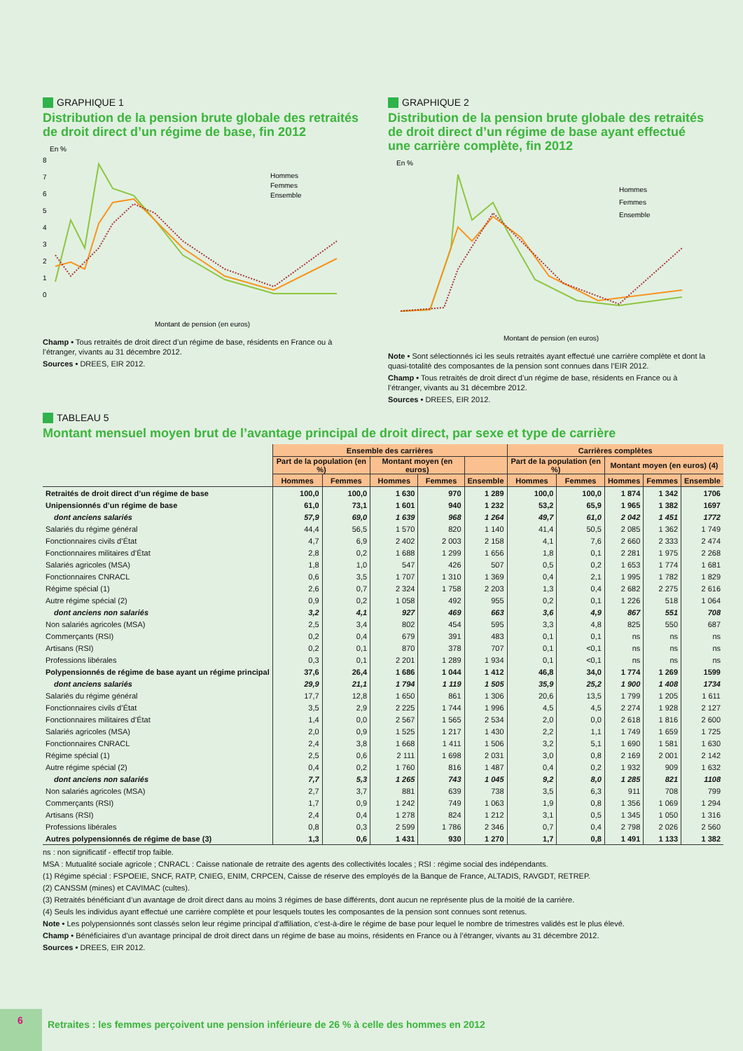GRAPHIQUE 1
Distribution de la pension brute globale des retraités de droit direct d’un régime de base, fin 2012
En %
8
7
6
5
4
3
2
1
0
Hommes
Femmes
Ensemble
Montant de pension (en euros)
Champ • Tous retraités de droit direct d’un régime de base, résidents en France ou à l’étranger, vivants au 31 décembre 2012.
Sources • DREES, EIR 2012.
GRAPHIQUE 2
Distribution de la pension brute globale des retraités de droit direct d’un régime de base ayant effectué une carrière complète, fin 2012
En %
Hommes
Femmes
Ensemble
Montant de pension (en euros)
Note • Sont sélectionnés ici les seuls retraités ayant effectué une carrière complète et dont la quasi-totalité des composantes de la pension sont connues dans l’EIR 2012.
Champ • Tous retraités de droit direct d’un régime de base, résidents en France ou à l’étranger, vivants au 31 décembre 2012.
Sources • DREES, EIR 2012.
TABLEAU 5
Montant mensuel moyen brut de l’avantage principal de droit direct, par sexe et type de carrière
| | Ensemble des carrières | | | | | Carrières complètes | | | | |
| | Part de la population (en %) | | Montant moyen (en euros) | | | Part de la population (en %) | | Montant moyen (en euros) (4) | | |
| | Hommes | Femmes | Hommes | Femmes | Ensemble | Hommes | Femmes | Hommes | Femmes | Ensemble |
| Retraités de droit direct d’un régime de base | 100,0 | 100,0 | 1 630 | 970 | 1 289 | 100,0 | 100,0 | 1 874 | 1 342 | 1706 |
| Unipensionnés d’un régime de base | 61,0 | 73,1 | 1 601 | 940 | 1 232 | 53,2 | 65,9 | 1 965 | 1 382 | 1697 |
| dont anciens salariés | 57,9 | 69,0 | 1 639 | 968 | 1 264 | 49,7 | 61,0 | 2 042 | 1 451 | 1772 |
| Salariés du régime général | 44,4 | 56,5 | 1 570 | 820 | 1 140 | 41,4 | 50,5 | 2 085 | 1 362 | 1 749 |
| Fonctionnaires civils d’État | 4,7 | 6,9 | 2 402 | 2 003 | 2 158 | 4,1 | 7,6 | 2 660 | 2 333 | 2 474 |
| Fonctionnaires militaires d’État | 2,8 | 0,2 | 1 688 | 1 299 | 1 656 | 1,8 | 0,1 | 2 281 | 1 975 | 2 268 |
| Salariés agricoles (MSA) | 1,8 | 1,0 | 547 | 426 | 507 | 0,5 | 0,2 | 1 653 | 1 774 | 1 681 |
| Fonctionnaires CNRACL | 0,6 | 3,5 | 1 707 | 1 310 | 1 369 | 0,4 | 2,1 | 1 995 | 1 782 | 1 829 |
| Régime spécial (1) | 2,6 | 0,7 | 2 324 | 1 758 | 2 203 | 1,3 | 0,4 | 2 682 | 2 275 | 2 616 |
| Autre régime spécial (2) | 0,9 | 0,2 | 1 058 | 492 | 955 | 0,2 | 0,1 | 1 226 | 518 | 1 064 |
| dont anciens non salariés | 3,2 | 4,1 | 927 | 469 | 663 | 3,6 | 4,9 | 867 | 551 | 708 |
| Non salariés agricoles (MSA) | 2,5 | 3,4 | 802 | 454 | 595 | 3,3 | 4,8 | 825 | 550 | 687 |
| Commerçants (RSI) | 0,2 | 0,4 | 679 | 391 | 483 | 0,1 | 0,1 | ns | ns | ns |
| Artisans (RSI) | 0,2 | 0,1 | 870 | 378 | 707 | 0,1 | <0,1 | ns | ns | ns |
| Professions libérales | 0,3 | 0,1 | 2 201 | 1 289 | 1 934 | 0,1 | <0,1 | ns | ns | ns |
| Polypensionnés de régime de base ayant un régime principal | 37,6 | 26,4 | 1 686 | 1 044 | 1 412 | 46,8 | 34,0 | 1 774 | 1 269 | 1599 |
| dont anciens salariés | 29,9 | 21,1 | 1 794 | 1 119 | 1 505 | 35,9 | 25,2 | 1 900 | 1 408 | 1734 |
| Salariés du régime général | 17,7 | 12,8 | 1 650 | 861 | 1 306 | 20,6 | 13,5 | 1 799 | 1 205 | 1 611 |
| Fonctionnaires civils d’État | 3,5 | 2,9 | 2 225 | 1 744 | 1 996 | 4,5 | 4,5 | 2 274 | 1 928 | 2 127 |
| Fonctionnaires militaires d’État | 1,4 | 0,0 | 2 567 | 1 565 | 2 534 | 2,0 | 0,0 | 2 618 | 1 816 | 2 600 |
| Salariés agricoles (MSA) | 2,0 | 0,9 | 1 525 | 1 217 | 1 430 | 2,2 | 1,1 | 1 749 | 1 659 | 1 725 |
| Fonctionnaires CNRACL | 2,4 | 3,8 | 1 668 | 1 411 | 1 506 | 3,2 | 5,1 | 1 690 | 1 581 | 1 630 |
| Régime spécial (1) | 2,5 | 0,6 | 2 111 | 1 698 | 2 031 | 3,0 | 0,8 | 2 169 | 2 001 | 2 142 |
| Autre régime spécial (2) | 0,4 | 0,2 | 1 760 | 816 | 1 487 | 0,4 | 0,2 | 1 932 | 909 | 1 632 |
| dont anciens non salariés | 7,7 | 5,3 | 1 265 | 743 | 1 045 | 9,2 | 8,0 | 1 285 | 821 | 1108 |
| Non salariés agricoles (MSA) | 2,7 | 3,7 | 881 | 639 | 738 | 3,5 | 6,3 | 911 | 708 | 799 |
| Commerçants (RSI) | 1,7 | 0,9 | 1 242 | 749 | 1 063 | 1,9 | 0,8 | 1 356 | 1 069 | 1 294 |
| Artisans (RSI) | 2,4 | 0,4 | 1 278 | 824 | 1 212 | 3,1 | 0,5 | 1 345 | 1 050 | 1 316 |
| Professions libérales | 0,8 | 0,3 | 2 599 | 1 786 | 2 346 | 0,7 | 0,4 | 2 798 | 2 026 | 2 560 |
| Autres polypensionnés de régime de base (3) | 1,3 | 0,6 | 1 431 | 930 | 1 270 | 1,7 | 0,8 | 1 491 | 1 133 | 1 382 |
ns : non significatif - effectif trop faible.
MSA : Mutualité sociale agricole ; CNRACL : Caisse nationale de retraite des agents des collectivités locales ; RSI : régime social des indépendants.
(1) Régime spécial : FSPOEIE, SNCF, RATP, CNIEG, ENIM, CRPCEN, Caisse de réserve des employés de la Banque de France, ALTADIS, RAVGDT, RETREP.
(2) CANSSM (mines) et CAVIMAC (cultes).
(3) Retraités bénéficiant d’un avantage de droit direct dans au moins 3 régimes de base différents, dont aucun ne représente plus de la moitié de la carrière.
(4) Seuls les individus ayant effectué une carrière complète et pour lesquels toutes les composantes de la pension sont connues sont retenus.
Note • Les polypensionnés sont classés selon leur régime principal d’affiliation, c’est-à-dire le régime de base pour lequel le nombre de trimestres validés est le plus élevé.
Champ • Bénéficiaires d’un avantage principal de droit direct dans un régime de base au moins, résidents en France ou à l’étranger, vivants au 31 décembre 2012.
Sources • DREES, EIR 2012.
6
Retraites : les femmes perçoivent une pension inférieure de 26 % à celle des hommes en 2012